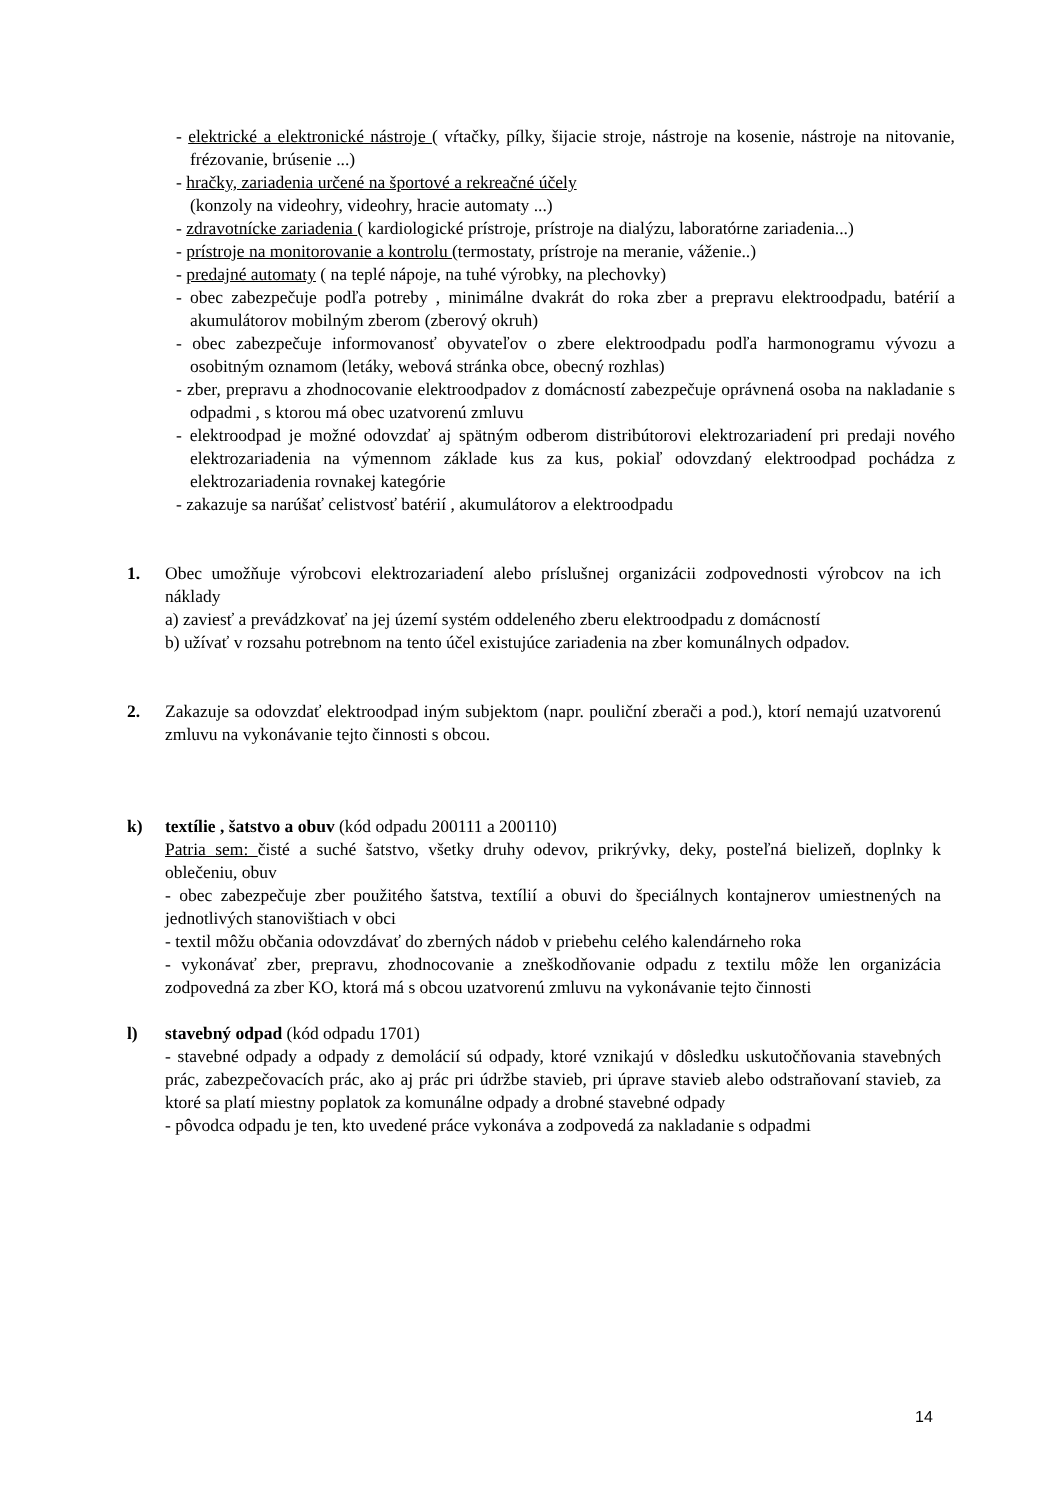- elektrické a elektronické nástroje ( vŕtačky, pílky, šijacie stroje, nástroje na kosenie, nástroje na nitovanie, frézovanie, brúsenie ...)
- hračky, zariadenia určené na športové a rekreačné účely
(konzoly na videohry, videohry, hracie automaty ...)
- zdravotnícke zariadenia ( kardiologické prístroje, prístroje na dialýzu, laboratórne zariadenia...)
- prístroje na monitorovanie a kontrolu (termostaty, prístroje na meranie, váženie..)
- predajné automaty ( na teplé nápoje, na tuhé výrobky, na plechovky)
- obec zabezpečuje podľa potreby , minimálne dvakrát do roka zber a prepravu elektroodpadu, batérií a akumulátorov mobilným zberom (zberový okruh)
- obec zabezpečuje informovanosť obyvateľov o zbere elektroodpadu podľa harmonogramu vývozu a osobitným oznamom (letáky, webová stránka obce, obecný rozhlas)
- zber, prepravu a zhodnocovanie elektroodpadov z domácností zabezpečuje oprávnená osoba na nakladanie s odpadmi , s ktorou má obec uzatvorenú zmluvu
- elektroodpad je možné odovzdať aj spätným odberom distribútorovi elektrozariadení pri predaji nového elektrozariadenia na výmennom základe kus za kus, pokiaľ odovzdaný elektroodpad pochádza z elektrozariadenia rovnakej kategórie
- zakazuje sa narúšať celistvosť batérií , akumulátorov a elektroodpadu
1. Obec umožňuje výrobcovi elektrozariadení alebo príslušnej organizácii zodpovednosti výrobcov na ich náklady
a) zaviesť a prevádzkovať na jej území systém oddeleného zberu elektroodpadu z domácností
b) užívať v rozsahu potrebnom na tento účel existujúce zariadenia na zber komunálnych odpadov.
2. Zakazuje sa odovzdať elektroodpad iným subjektom (napr. pouliční zberači a pod.), ktorí nemajú uzatvorenú zmluvu na vykonávanie tejto činnosti s obcou.
k) textílie , šatstvo a obuv (kód odpadu 200111 a 200110)
Patria sem: čisté a suché šatstvo, všetky druhy odevov, prikrývky, deky, posteľná bielizeň, doplnky k oblečeniu, obuv
- obec zabezpečuje zber použitého šatstva, textílií a obuvi do špeciálnych kontajnerov umiestnených na jednotlivých stanovištiach v obci
- textil môžu občania odovzdávať do zberných nádob v priebehu celého kalendárneho roka
- vykonávať zber, prepravu, zhodnocovanie a zneškodňovanie odpadu z textilu môže len organizácia zodpovedná za zber KO, ktorá má s obcou uzatvorenú zmluvu na vykonávanie tejto činnosti
l) stavebný odpad (kód odpadu 1701)
- stavebné odpady a odpady z demolácií sú odpady, ktoré vznikajú v dôsledku uskutočňovania stavebných prác, zabezpečovacích prác, ako aj prác pri údržbe stavieb, pri úprave stavieb alebo odstraňovaní stavieb, za ktoré sa platí miestny poplatok za komunálne odpady a drobné stavebné odpady
- pôvodca odpadu je ten, kto uvedené práce vykonáva a zodpovedá za nakladanie s odpadmi
14